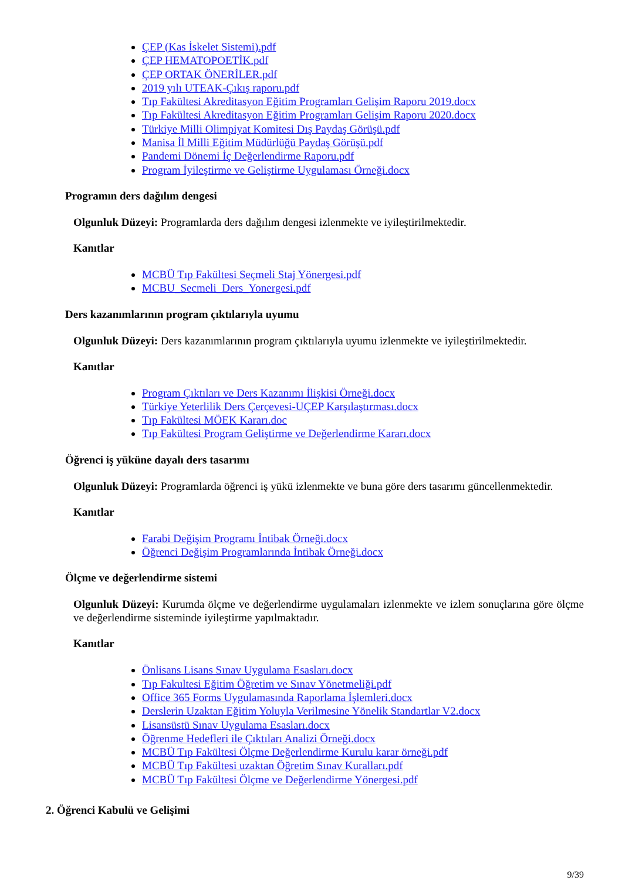ÇEP (Kas İskelet Sistemi).pdf
ÇEP HEMATOPOETİK.pdf
ÇEP ORTAK ÖNERİLER.pdf
2019 yılı UTEAK-Çıkış raporu.pdf
Tıp Fakültesi Akreditasyon Eğitim Programları Gelişim Raporu 2019.docx
Tıp Fakültesi Akreditasyon Eğitim Programları Gelişim Raporu 2020.docx
Türkiye Milli Olimpiyat Komitesi Dış Paydaş Görüşü.pdf
Manisa İl Milli Eğitim Müdürlüğü Paydaş Görüşü.pdf
Pandemi Dönemi İç Değerlendirme Raporu.pdf
Program İyileştirme ve Geliştirme Uygulaması Örneği.docx
Programın ders dağılım dengesi
Olgunluk Düzeyi: Programlarda ders dağılım dengesi izlenmekte ve iyileştirilmektedir.
Kanıtlar
MCBÜ Tıp Fakültesi Seçmeli Staj Yönergesi.pdf
MCBU_Secmeli_Ders_Yonergesi.pdf
Ders kazanımlarının program çıktılarıyla uyumu
Olgunluk Düzeyi: Ders kazanımlarının program çıktılarıyla uyumu izlenmekte ve iyileştirilmektedir.
Kanıtlar
Program Çıktıları ve Ders Kazanımı İlişkisi Örneği.docx
Türkiye Yeterlilik Ders Çerçevesi-UÇEP Karşılaştırması.docx
Tıp Fakültesi MÖEK Kararı.doc
Tıp Fakültesi Program Geliştirme ve Değerlendirme Kararı.docx
Öğrenci iş yüküne dayalı ders tasarımı
Olgunluk Düzeyi: Programlarda öğrenci iş yükü izlenmekte ve buna göre ders tasarımı güncellenmektedir.
Kanıtlar
Farabi Değişim Programı İntibak Örneği.docx
Öğrenci Değişim Programlarında İntibak Örneği.docx
Ölçme ve değerlendirme sistemi
Olgunluk Düzeyi: Kurumda ölçme ve değerlendirme uygulamaları izlenmekte ve izlem sonuçlarına göre ölçme ve değerlendirme sisteminde iyileştirme yapılmaktadır.
Kanıtlar
Önlisans Lisans Sınav Uygulama Esasları.docx
Tıp Fakultesi Eğitim Öğretim ve Sınav Yönetmeliği.pdf
Office 365 Forms Uygulamasında Raporlama İşlemleri.docx
Derslerin Uzaktan Eğitim Yoluyla Verilmesine Yönelik Standartlar V2.docx
Lisansüstü Sınav Uygulama Esasları.docx
Öğrenme Hedefleri ile Çıktıları Analizi Örneği.docx
MCBÜ Tıp Fakültesi Ölçme Değerlendirme Kurulu karar örneği.pdf
MCBÜ Tıp Fakültesi uzaktan Öğretim Sınav Kuralları.pdf
MCBÜ Tıp Fakültesi Ölçme ve Değerlendirme Yönergesi.pdf
2. Öğrenci Kabulü ve Gelişimi
9/39